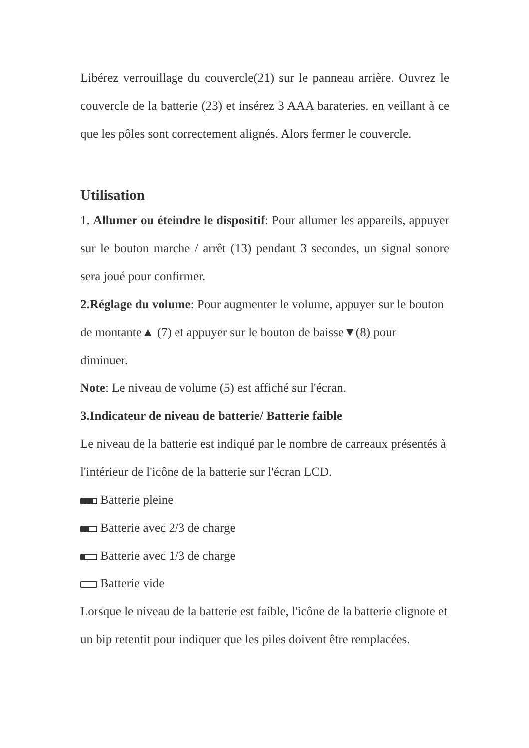Libérez verrouillage du couvercle(21) sur le panneau arrière. Ouvrez le couvercle de la batterie (23) et insérez 3 AAA barateries. en veillant à ce que les pôles sont correctement alignés. Alors fermer le couvercle.
Utilisation
1. Allumer ou éteindre le dispositif: Pour allumer les appareils, appuyer sur le bouton marche / arrêt (13) pendant 3 secondes, un signal sonore sera joué pour confirmer.
2.Réglage du volume: Pour augmenter le volume, appuyer sur le bouton
de montante▲ (7) et appuyer sur le bouton de baisse▼(8) pour
diminuer.
Note: Le niveau de volume (5) est affiché sur l'écran.
3.Indicateur de niveau de batterie/ Batterie faible
Le niveau de la batterie est indiqué par le nombre de carreaux présentés à l'intérieur de l'icône de la batterie sur l'écran LCD.
Batterie pleine
Batterie avec 2/3 de charge
Batterie avec 1/3 de charge
Batterie vide
Lorsque le niveau de la batterie est faible, l'icône de la batterie clignote et un bip retentit pour indiquer que les piles doivent être remplacées.